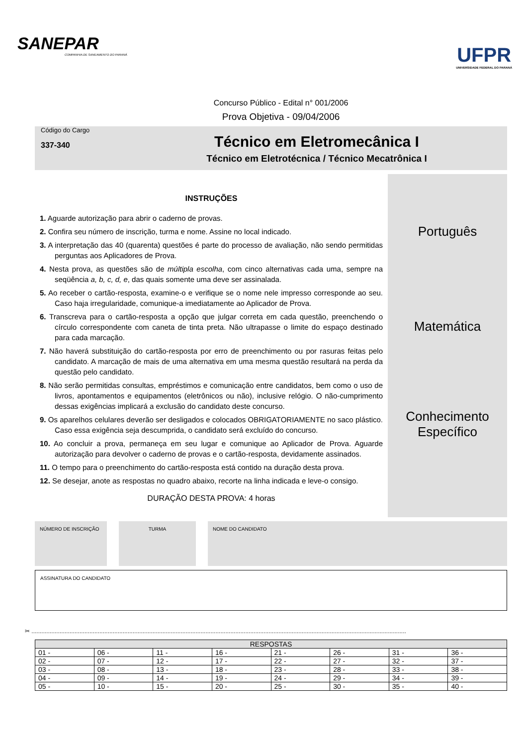SANEPAR
COMPANHIA DE SANEAMENTO DO PARANÁ
UFPR
UNIVERSIDADE FEDERAL DO PARANÁ
Concurso Público - Edital n° 001/2006
Prova Objetiva - 09/04/2006
Código do Cargo
337-340
Técnico em Eletromecânica I
Técnico em Eletrotécnica / Técnico Mecatrônica I
INSTRUÇÕES
1. Aguarde autorização para abrir o caderno de provas.
2. Confira seu número de inscrição, turma e nome. Assine no local indicado.
3. A interpretação das 40 (quarenta) questões é parte do processo de avaliação, não sendo permitidas perguntas aos Aplicadores de Prova.
4. Nesta prova, as questões são de múltipla escolha, com cinco alternativas cada uma, sempre na seqüência a, b, c, d, e, das quais somente uma deve ser assinalada.
5. Ao receber o cartão-resposta, examine-o e verifique se o nome nele impresso corresponde ao seu. Caso haja irregularidade, comunique-a imediatamente ao Aplicador de Prova.
6. Transcreva para o cartão-resposta a opção que julgar correta em cada questão, preenchendo o círculo correspondente com caneta de tinta preta. Não ultrapasse o limite do espaço destinado para cada marcação.
7. Não haverá substituição do cartão-resposta por erro de preenchimento ou por rasuras feitas pelo candidato. A marcação de mais de uma alternativa em uma mesma questão resultará na perda da questão pelo candidato.
8. Não serão permitidas consultas, empréstimos e comunicação entre candidatos, bem como o uso de livros, apontamentos e equipamentos (eletrônicos ou não), inclusive relógio. O não-cumprimento dessas exigências implicará a exclusão do candidato deste concurso.
9. Os aparelhos celulares deverão ser desligados e colocados OBRIGATORIAMENTE no saco plástico. Caso essa exigência seja descumprida, o candidato será excluído do concurso.
10. Ao concluir a prova, permaneça em seu lugar e comunique ao Aplicador de Prova. Aguarde autorização para devolver o caderno de provas e o cartão-resposta, devidamente assinados.
11. O tempo para o preenchimento do cartão-resposta está contido na duração desta prova.
12. Se desejar, anote as respostas no quadro abaixo, recorte na linha indicada e leve-o consigo.
DURAÇÃO DESTA PROVA: 4 horas
Português
Matemática
Conhecimento
Específico
NÚMERO DE INSCRIÇÃO TURMA NOME DO CANDIDATO
ASSINATURA DO CANDIDATO
✂ ..................................................................................................................................................................................................................................
| RESPOSTAS | | | | | | | |
| --- | --- | --- | --- | --- | --- | --- | --- |
| 01 - | 06 - | 11 - | 16 - | 21 - | 26 - | 31 - | 36 - |
| 02 - | 07 - | 12 - | 17 - | 22 - | 27 - | 32 - | 37 - |
| 03 - | 08 - | 13 - | 18 - | 23 - | 28 - | 33 - | 38 - |
| 04 - | 09 - | 14 - | 19 - | 24 - | 29 - | 34 - | 39 - |
| 05 - | 10 - | 15 - | 20 - | 25 - | 30 - | 35 - | 40 - |